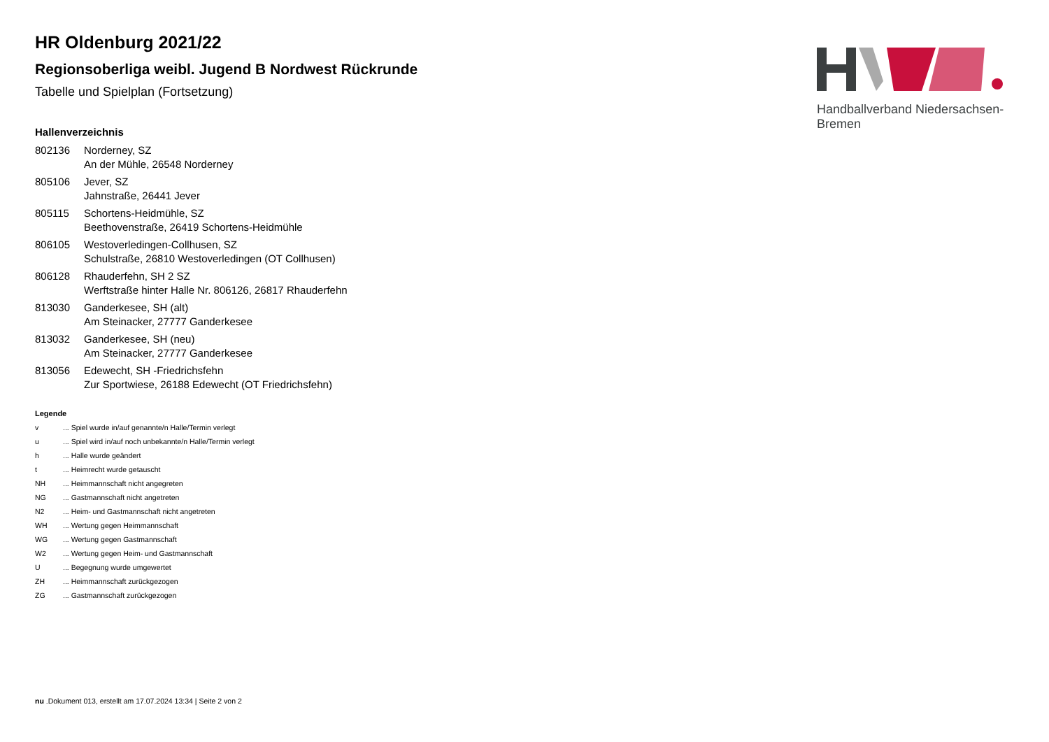Handballverband Niedersachsen-Bremen
HR Oldenburg 2021/22
Regionsoberliga weibl. Jugend B Nordwest Rückrunde
Tabelle und Spielplan (Fortsetzung)
Hallenverzeichnis
| 802136 | Norderney, SZ An der Mühle, 26548 Norderney |
| 805106 | Jever, SZ Jahnstraße, 26441 Jever |
| 805115 | Schortens-Heidmühle, SZ Beethovenstraße, 26419 Schortens-Heidmühle |
| 806105 | Westoverledingen-Collhusen, SZ Schulstraße, 26810 Westoverledingen (OT Collhusen) |
| 806128 | Rhauderfehn, SH 2 SZ Werftstraße hinter Halle Nr. 806126, 26817 Rhauderfehn |
| 813030 | Ganderkesee, SH (alt) Am Steinacker, 27777 Ganderkesee |
| 813032 | Ganderkesee, SH (neu) Am Steinacker, 27777 Ganderkesee |
| 813056 | Edewecht, SH -Friedrichsfehn Zur Sportwiese, 26188 Edewecht (OT Friedrichsfehn) |
Legende
| v | ... Spiel wurde in/auf genannte/n Halle/Termin verlegt |
| u | ... Spiel wird in/auf noch unbekannte/n Halle/Termin verlegt |
| h | ... Halle wurde geändert |
| t | ... Heimrecht wurde getauscht |
| NH | ... Heimmannschaft nicht angegreten |
| NG | ... Gastmannschaft nicht angetreten |
| N2 | ... Heim- und Gastmannschaft nicht angetreten |
| WH | ... Wertung gegen Heimmannschaft |
| WG | ... Wertung gegen Gastmannschaft |
| W2 | ... Wertung gegen Heim- und Gastmannschaft |
| U | ... Begegnung wurde umgewertet |
| ZH | ... Heimmannschaft zurückgezogen |
| ZG | ... Gastmannschaft zurückgezogen |
nu .Dokument 013, erstellt am 17.07.2024 13:34 | Seite 2 von 2